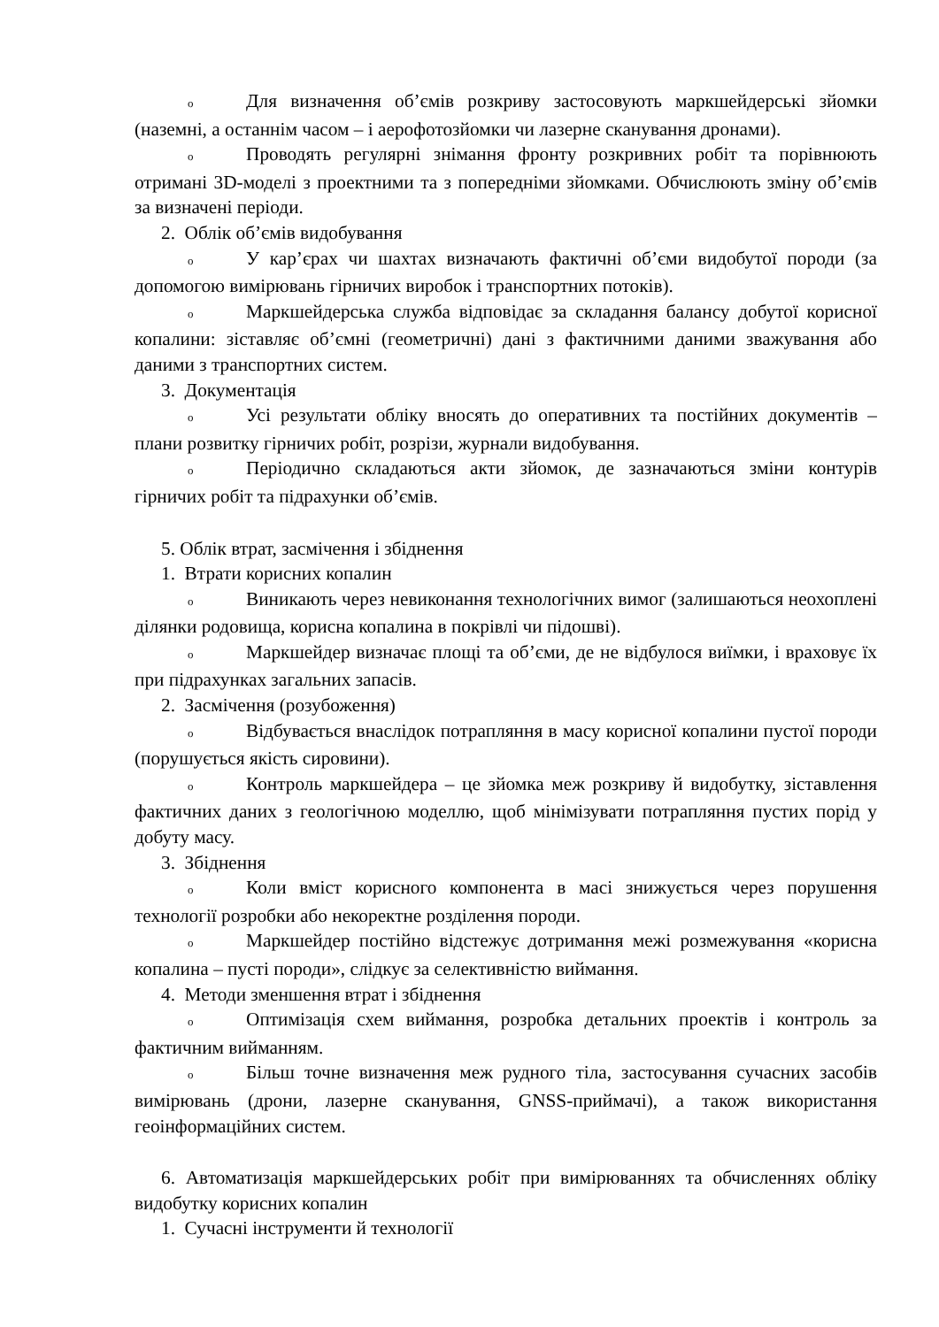o Для визначення об’ємів розкриву застосовують маркшейдерські зйомки (наземні, а останнім часом – і аерофотозйомки чи лазерне сканування дронами).
o Проводять регулярні знімання фронту розкривних робіт та порівнюють отримані 3D-моделі з проектними та з попередніми зйомками. Обчислюють зміну об’ємів за визначені періоди.
2. Облік об’ємів видобування
o У кар’єрах чи шахтах визначають фактичні об’єми видобутої породи (за допомогою вимірювань гірничих виробок і транспортних потоків).
o Маркшейдерська служба відповідає за складання балансу добутої корисної копалини: зіставляє об’ємні (геометричні) дані з фактичними даними зважування або даними з транспортних систем.
3. Документація
o Усі результати обліку вносять до оперативних та постійних документів – плани розвитку гірничих робіт, розрізи, журнали видобування.
o Періодично складаються акти зйомок, де зазначаються зміни контурів гірничих робіт та підрахунки об’ємів.
5. Облік втрат, засмічення і збіднення
1. Втрати корисних копалин
o Виникають через невиконання технологічних вимог (залишаються неохоплені ділянки родовища, корисна копалина в покрівлі чи підошві).
o Маркшейдер визначає площі та об’єми, де не відбулося виїмки, і враховує їх при підрахунках загальних запасів.
2. Засмічення (розубоження)
o Відбувається внаслідок потрапляння в масу корисної копалини пустої породи (порушується якість сировини).
o Контроль маркшейдера – це зйомка меж розкриву й видобутку, зіставлення фактичних даних з геологічною моделлю, щоб мінімізувати потрапляння пустих порід у добуту масу.
3. Збіднення
o Коли вміст корисного компонента в масі знижується через порушення технології розробки або некоректне розділення породи.
o Маркшейдер постійно відстежує дотримання межі розмежування «корисна копалина – пусті породи», слідкує за селективністю виймання.
4. Методи зменшення втрат і збіднення
o Оптимізація схем виймання, розробка детальних проектів і контроль за фактичним вийманням.
o Більш точне визначення меж рудного тіла, застосування сучасних засобів вимірювань (дрони, лазерне сканування, GNSS-приймачі), а також використання геоінформаційних систем.
6. Автоматизація маркшейдерських робіт при вимірюваннях та обчисленнях обліку видобутку корисних копалин
1. Сучасні інструменти й технології